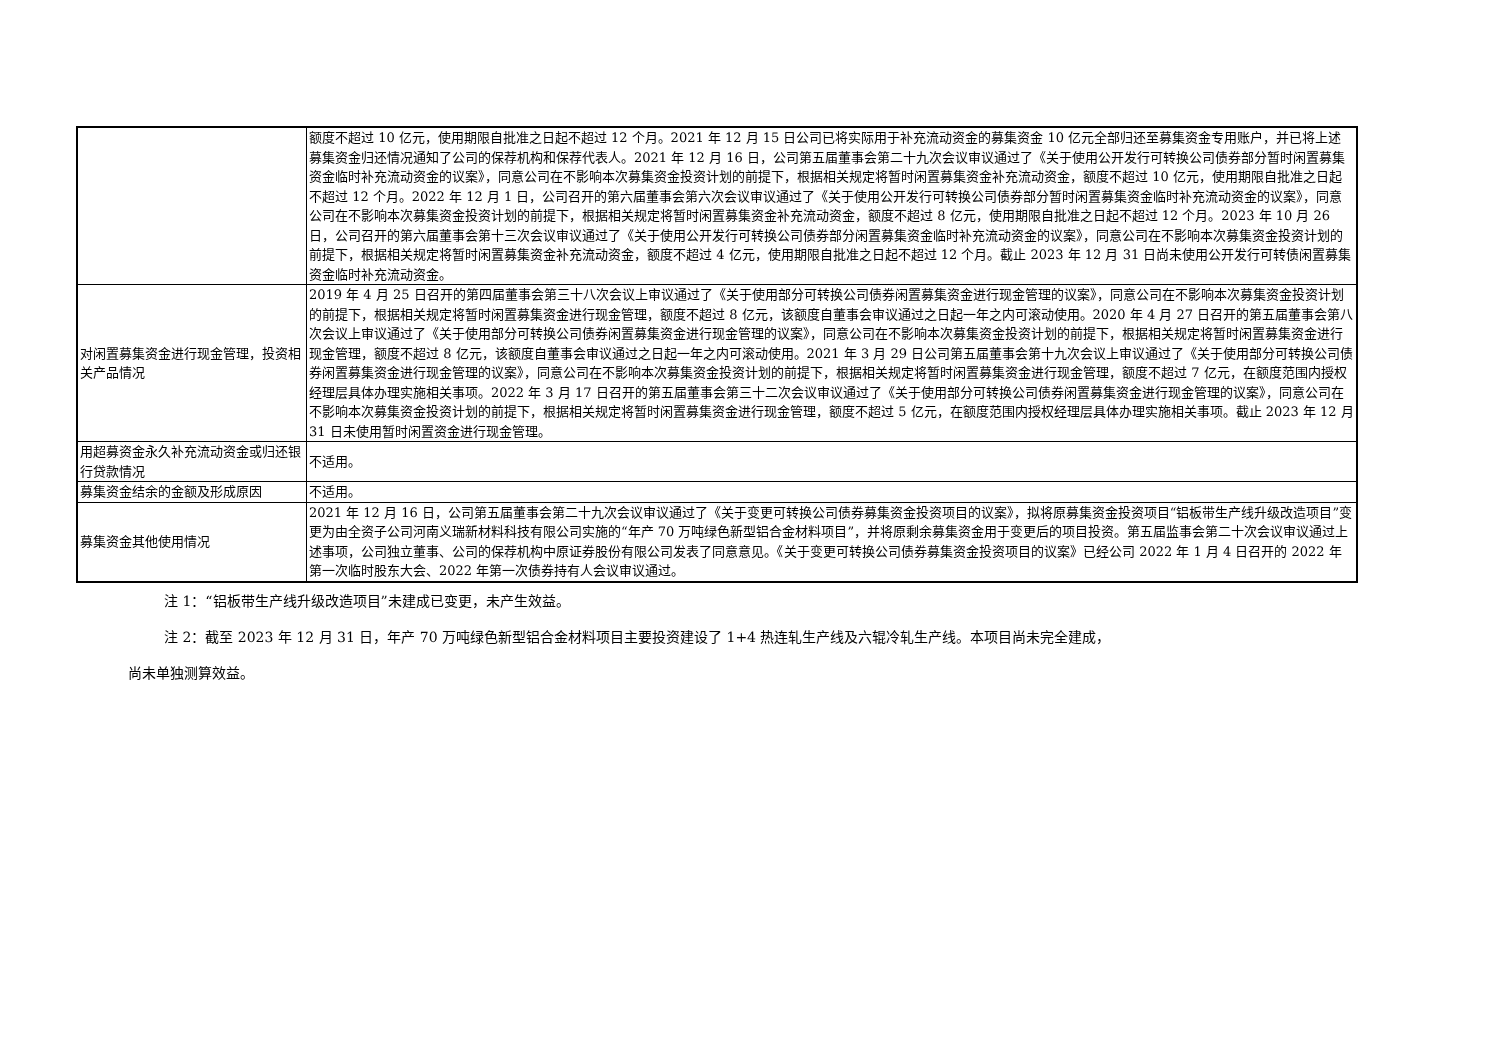| | 额度不超过 10 亿元，使用期限自批准之日起不超过 12 个月。2021 年 12 月 15 日公司已将实际用于补充流动资金的募集资金 10 亿元全部归还至募集资金专用账户，并已将上述募集资金归还情况通知了公司的保荐机构和保荐代表人。2021 年 12 月 16 日，公司第五届董事会第二十九次会议审议通过了《关于使用公开发行可转换公司债券部分暂时闲置募集资金临时补充流动资金的议案》，同意公司在不影响本次募集资金投资计划的前提下，根据相关规定将暂时闲置募集资金补充流动资金，额度不超过 10 亿元，使用期限自批准之日起不超过 12 个月。2022 年 12 月 1 日，公司召开的第六届董事会第六次会议审议通过了《关于使用公开发行可转换公司债券部分暂时闲置募集资金临时补充流动资金的议案》，同意公司在不影响本次募集资金投资计划的前提下，根据相关规定将暂时闲置募集资金补充流动资金，额度不超过 8 亿元，使用期限自批准之日起不超过 12 个月。2023 年 10 月 26 日，公司召开的第六届董事会第十三次会议审议通过了《关于使用公开发行可转换公司债券部分闲置募集资金临时补充流动资金的议案》，同意公司在不影响本次募集资金投资计划的前提下，根据相关规定将暂时闲置募集资金补充流动资金，额度不超过 4 亿元，使用期限自批准之日起不超过 12 个月。截止 2023 年 12 月 31 日尚未使用公开发行可转债闲置募集资金临时补充流动资金。 |
| 对闲置募集资金进行现金管理，投资相关产品情况 | 2019 年 4 月 25 日召开的第四届董事会第三十八次会议上审议通过了《关于使用部分可转换公司债券闲置募集资金进行现金管理的议案》，同意公司在不影响本次募集资金投资计划的前提下，根据相关规定将暂时闲置募集资金进行现金管理，额度不超过 8 亿元，该额度自董事会审议通过之日起一年之内可滚动使用。2020 年 4 月 27 日召开的第五届董事会第八次会议上审议通过了《关于使用部分可转换公司债券闲置募集资金进行现金管理的议案》，同意公司在不影响本次募集资金投资计划的前提下，根据相关规定将暂时闲置募集资金进行现金管理，额度不超过 8 亿元，该额度自董事会审议通过之日起一年之内可滚动使用。2021 年 3 月 29 日公司第五届董事会第十九次会议上审议通过了《关于使用部分可转换公司债券闲置募集资金进行现金管理的议案》，同意公司在不影响本次募集资金投资计划的前提下，根据相关规定将暂时闲置募集资金进行现金管理，额度不超过 7 亿元，在额度范围内授权经理层具体办理实施相关事项。2022 年 3 月 17 日召开的第五届董事会第三十二次会议审议通过了《关于使用部分可转换公司债券闲置募集资金进行现金管理的议案》，同意公司在不影响本次募集资金投资计划的前提下，根据相关规定将暂时闲置募集资金进行现金管理，额度不超过 5 亿元，在额度范围内授权经理层具体办理实施相关事项。截止 2023 年 12 月 31 日未使用暂时闲置资金进行现金管理。 |
| 用超募资金永久补充流动资金或归还银行贷款情况 | 不适用。 |
| 募集资金结余的金额及形成原因 | 不适用。 |
| 募集资金其他使用情况 | 2021 年 12 月 16 日，公司第五届董事会第二十九次会议审议通过了《关于变更可转换公司债券募集资金投资项目的议案》，拟将原募集资金投资项目“铝板带生产线升级改造项目”变更为由全资子公司河南义瑞新材料科技有限公司实施的“年产 70 万吨绿色新型铝合金材料项目”，并将原剩余募集资金用于变更后的项目投资。第五届监事会第二十次会议审议通过上述事项，公司独立董事、公司的保荐机构中原证券股份有限公司发表了同意意见。《关于变更可转换公司债券募集资金投资项目的议案》已经公司 2022 年 1 月 4 日召开的 2022 年第一次临时股东大会、2022 年第一次债券持有人会议审议通过。 |
注 1：“铝板带生产线升级改造项目”未建成已变更，未产生效益。
注 2：截至 2023 年 12 月 31 日，年产 70 万吨绿色新型铝合金材料项目主要投资建设了 1+4 热连轧生产线及六辊冷轧生产线。本项目尚未完全建成，
尚未单独测算效益。